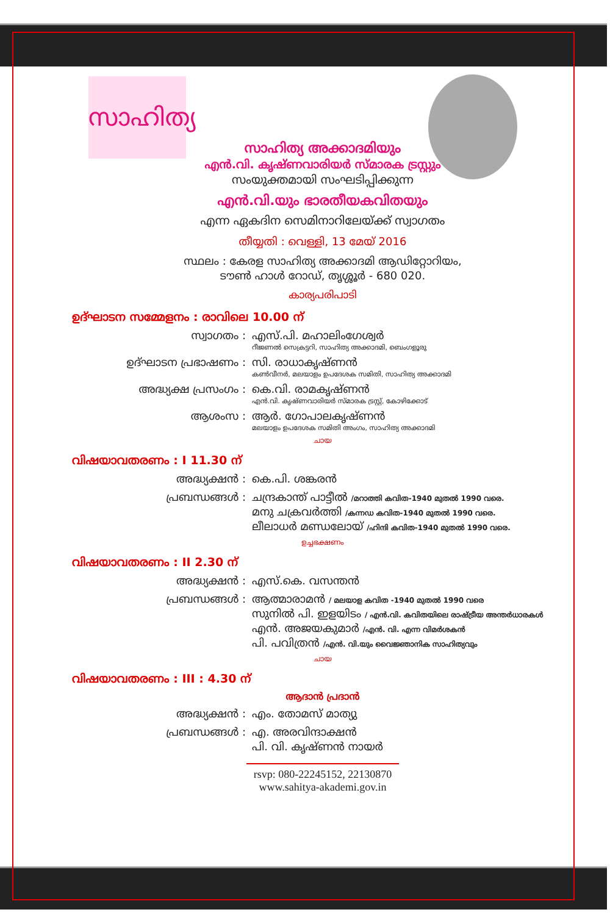സാഹിത്യ
സാഹിത്യ അക്കാദമിയും
എൻ.വി. കൃഷ്ണവാരിയർ സ്മാരക ട്രസ്റ്റും
സംയുക്തമായി സംഘടിപ്പിക്കുന്ന
എൻ.വി.യും ഭാരതീയകവിതയും
എന്ന ഏകദിന സെമിനാറിലേയ്ക്ക് സ്വാഗതം
തീയ്യതി : വെള്ളി, 13 മേയ് 2016
സ്ഥലം : കേരള സാഹിത്യ അക്കാദമി ആഡിറ്റോറിയം,
ടൗൺ ഹാൾ റോഡ്, തൃശ്ശൂർ - 680 020.
കാര്യപരിപാടി
ഉദ്ഘാടന സമ്മേളനം : രാവിലെ 10.00 ന്
സ്വാഗതം : എസ്.പി. മഹാലിംഗേശ്വർ
റീജണൽ സെക്രട്ടറി, സാഹിത്യ അക്കാദമി, ബെംഗളൂരു
ഉദ്ഘാടന പ്രഭാഷണം : സി. രാധാകൃഷ്ണൻ
കൺവീനർ, മലയാളം ഉപദേശക സമിതി, സാഹിത്യ അക്കാദമി
അദ്ധ്യക്ഷ പ്രസംഗം : കെ.വി. രാമകൃഷ്ണൻ
എൻ.വി. കൃഷ്ണവാരിയർ സ്മാരക ട്രസ്റ്റ്, കോഴിക്കോട്
ആശംസ : ആർ. ഗോപാലകൃഷ്ണൻ
മലയാളം ഉപദേശക സമിതി അംഗം, സാഹിത്യ അക്കാദമി
ചായ
വിഷയാവതരണം : I 11.30 ന്
അദ്ധ്യക്ഷൻ : കെ.പി. ശങ്കരൻ
പ്രബന്ധങ്ങൾ : ചന്ദ്രകാന്ത് പാട്ടീൽ /മറാത്തി കവിത-1940 മുതൽ 1990 വരെ.
മനു ചക്രവർത്തി /കന്നഡ കവിത-1940 മുതൽ 1990 വരെ.
ലീലാധർ മണ്ഡലോയ് /ഹിന്ദി കവിത-1940 മുതൽ 1990 വരെ.
ഉച്ചഭക്ഷണം
വിഷയാവതരണം : II 2.30 ന്
അദ്ധ്യക്ഷൻ : എസ്.കെ. വസന്തൻ
പ്രബന്ധങ്ങൾ : ആത്മാരാമൻ / മലയാള കവിത -1940 മുതൽ 1990 വരെ
സുനിൽ പി. ഇളയിടം / എൻ.വി. കവിതയിലെ രാഷ്ട്രീയ അന്തർധാരകൾ
എൻ. അജയകുമാർ /എൻ. വി. എന്ന വിമർശകൻ
പി. പവിത്രൻ /എൻ. വി.യും വൈജ്ഞാനിക സാഹിത്യവും
ചായ
വിഷയാവതരണം : III : 4.30 ന്
ആദാൻ പ്രദാൻ
അദ്ധ്യക്ഷൻ : എം. തോമസ് മാത്യു
പ്രബന്ധങ്ങൾ : എ. അരവിന്ദാക്ഷൻ
പി. വി. കൃഷ്ണൻ നായർ
rsvp: 080-22245152, 22130870
www.sahitya-akademi.gov.in